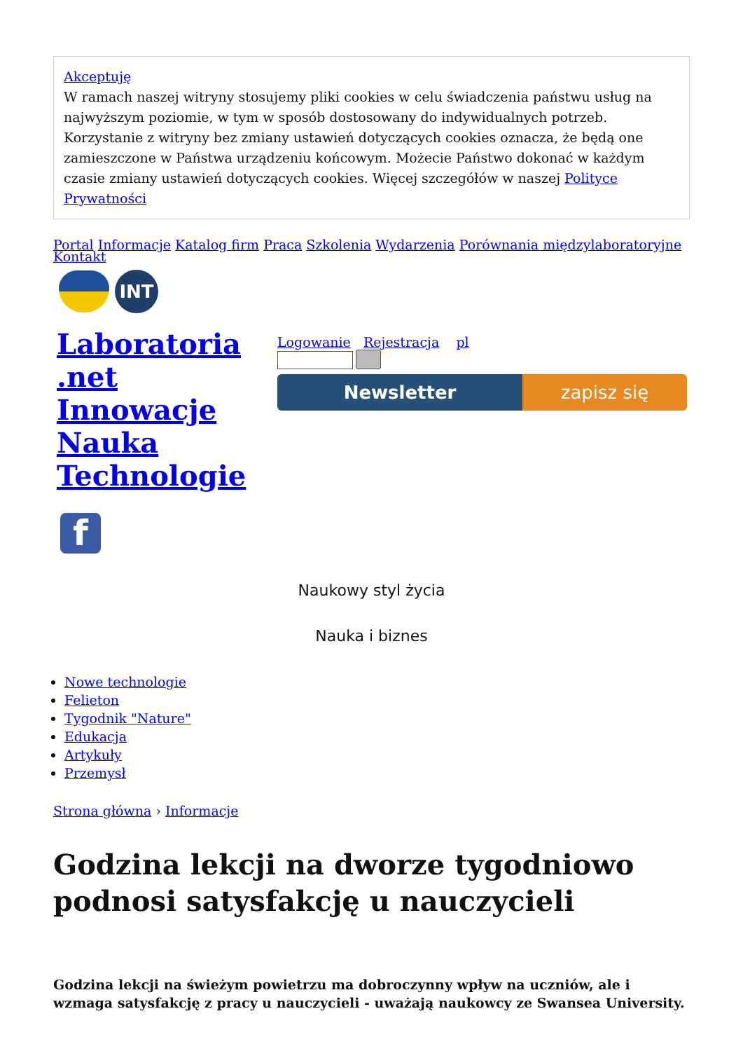Akceptuję
W ramach naszej witryny stosujemy pliki cookies w celu świadczenia państwu usług na najwyższym poziomie, w tym w sposób dostosowany do indywidualnych potrzeb. Korzystanie z witryny bez zmiany ustawień dotyczących cookies oznacza, że będą one zamieszczone w Państwa urządzeniu końcowym. Możecie Państwo dokonać w każdym czasie zmiany ustawień dotyczących cookies. Więcej szczegółów w naszej Polityce Prywatności
Portal Informacje Katalog firm Praca Szkolenia Wydarzenia Porównania międzylaboratoryjne
Kontakt
INT
Laboratoria .net Innowacje Nauka Technologie
f
Logowanie Rejestracja pl
Newsletter zapisz się
Naukowy styl życia
Nauka i biznes
Nowe technologie
Felieton
Tygodnik "Nature"
Edukacja
Artykuły
Przemysł
Strona główna › Informacje
Godzina lekcji na dworze tygodniowo podnosi satysfakcję u nauczycieli
Godzina lekcji na świeżym powietrzu ma dobroczynny wpływ na uczniów, ale i wzmaga satysfakcję z pracy u nauczycieli - uważają naukowcy ze Swansea University.